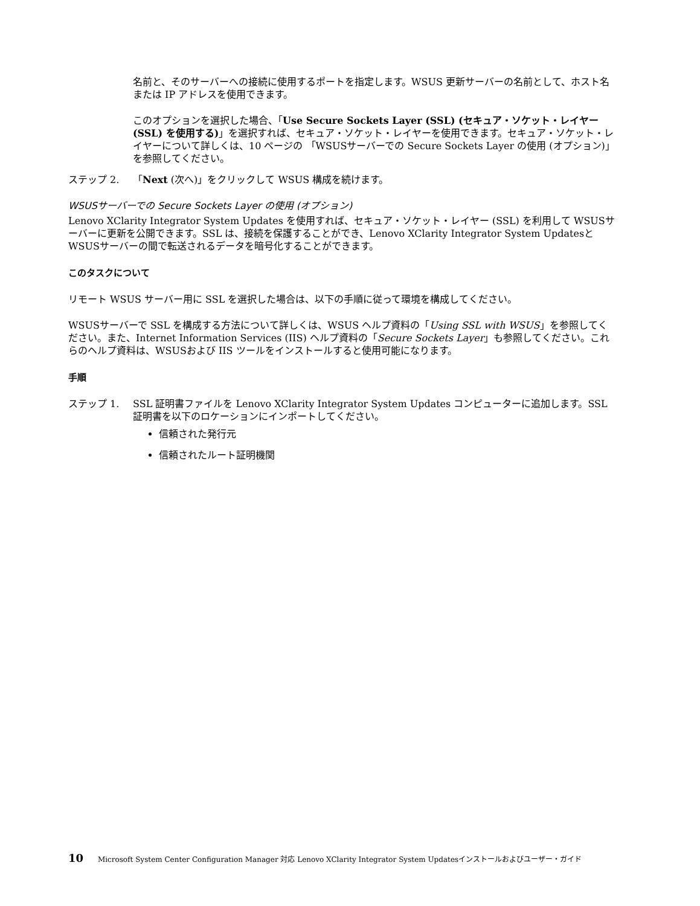名前と、そのサーバーへの接続に使用するポートを指定します。WSUS 更新サーバーの名前として、ホスト名または IP アドレスを使用できます。
このオプションを選択した場合、「Use Secure Sockets Layer (SSL) (セキュア・ソケット・レイヤー (SSL) を使用する)」を選択すれば、セキュア・ソケット・レイヤーを使用できます。セキュア・ソケット・レイヤーについて詳しくは、10 ページの 「WSUSサーバーでの Secure Sockets Layer の使用 (オプション)」を参照してください。
ステップ 2. 「Next (次へ)」をクリックして WSUS 構成を続けます。
WSUSサーバーでの Secure Sockets Layer の使用 (オプション)
Lenovo XClarity Integrator System Updates を使用すれば、セキュア・ソケット・レイヤー (SSL) を利用して WSUSサーバーに更新を公開できます。SSL は、接続を保護することができ、Lenovo XClarity Integrator System UpdatesとWSUSサーバーの間で転送されるデータを暗号化することができます。
このタスクについて
リモート WSUS サーバー用に SSL を選択した場合は、以下の手順に従って環境を構成してください。
WSUSサーバーで SSL を構成する方法について詳しくは、WSUS ヘルプ資料の「Using SSL with WSUS」を参照してください。また、Internet Information Services (IIS) ヘルプ資料の「Secure Sockets Layer」も参照してください。これらのヘルプ資料は、WSUSおよび IIS ツールをインストールすると使用可能になります。
手順
ステップ 1. SSL 証明書ファイルを Lenovo XClarity Integrator System Updates コンピューターに追加します。SSL 証明書を以下のロケーションにインポートしてください。
信頼された発行元
信頼されたルート証明機関
10 Microsoft System Center Configuration Manager 対応 Lenovo XClarity Integrator System Updatesインストールおよびユーザー・ガイド